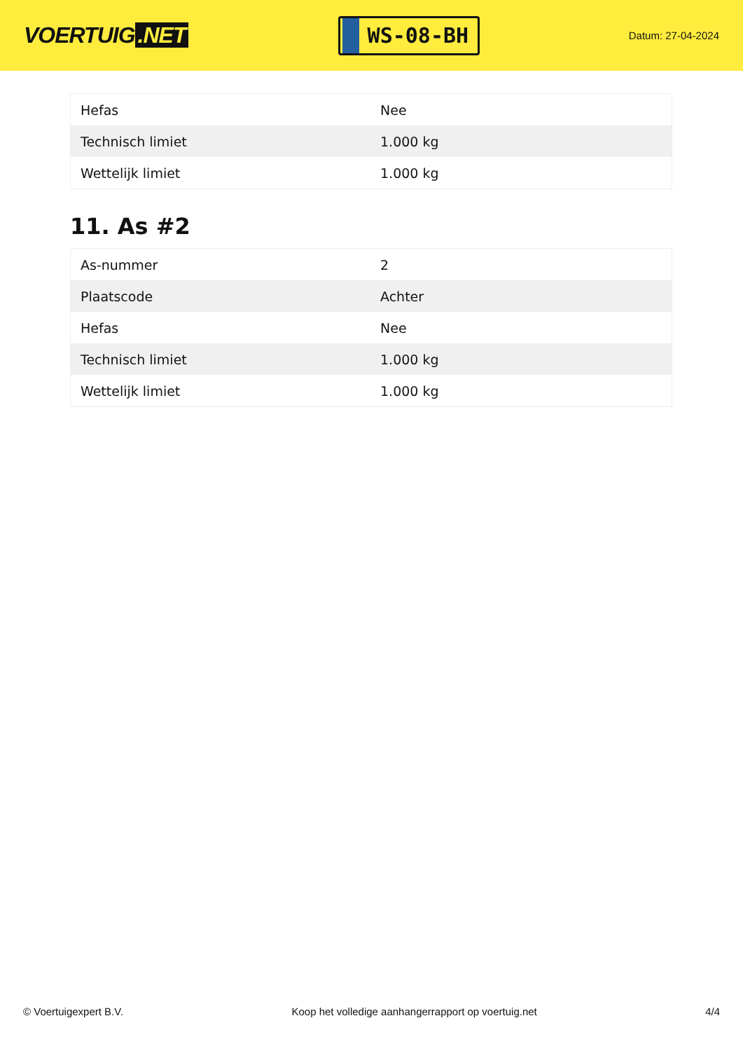VOERTUIG.NET
WS-08-BH
Datum: 27-04-2024
| Hefas | Nee |
| Technisch limiet | 1.000 kg |
| Wettelijk limiet | 1.000 kg |
11. As #2
| As-nummer | 2 |
| Plaatscode | Achter |
| Hefas | Nee |
| Technisch limiet | 1.000 kg |
| Wettelijk limiet | 1.000 kg |
© Voertuigexpert B.V. Koop het volledige aanhangerrapport op voertuig.net 4/4